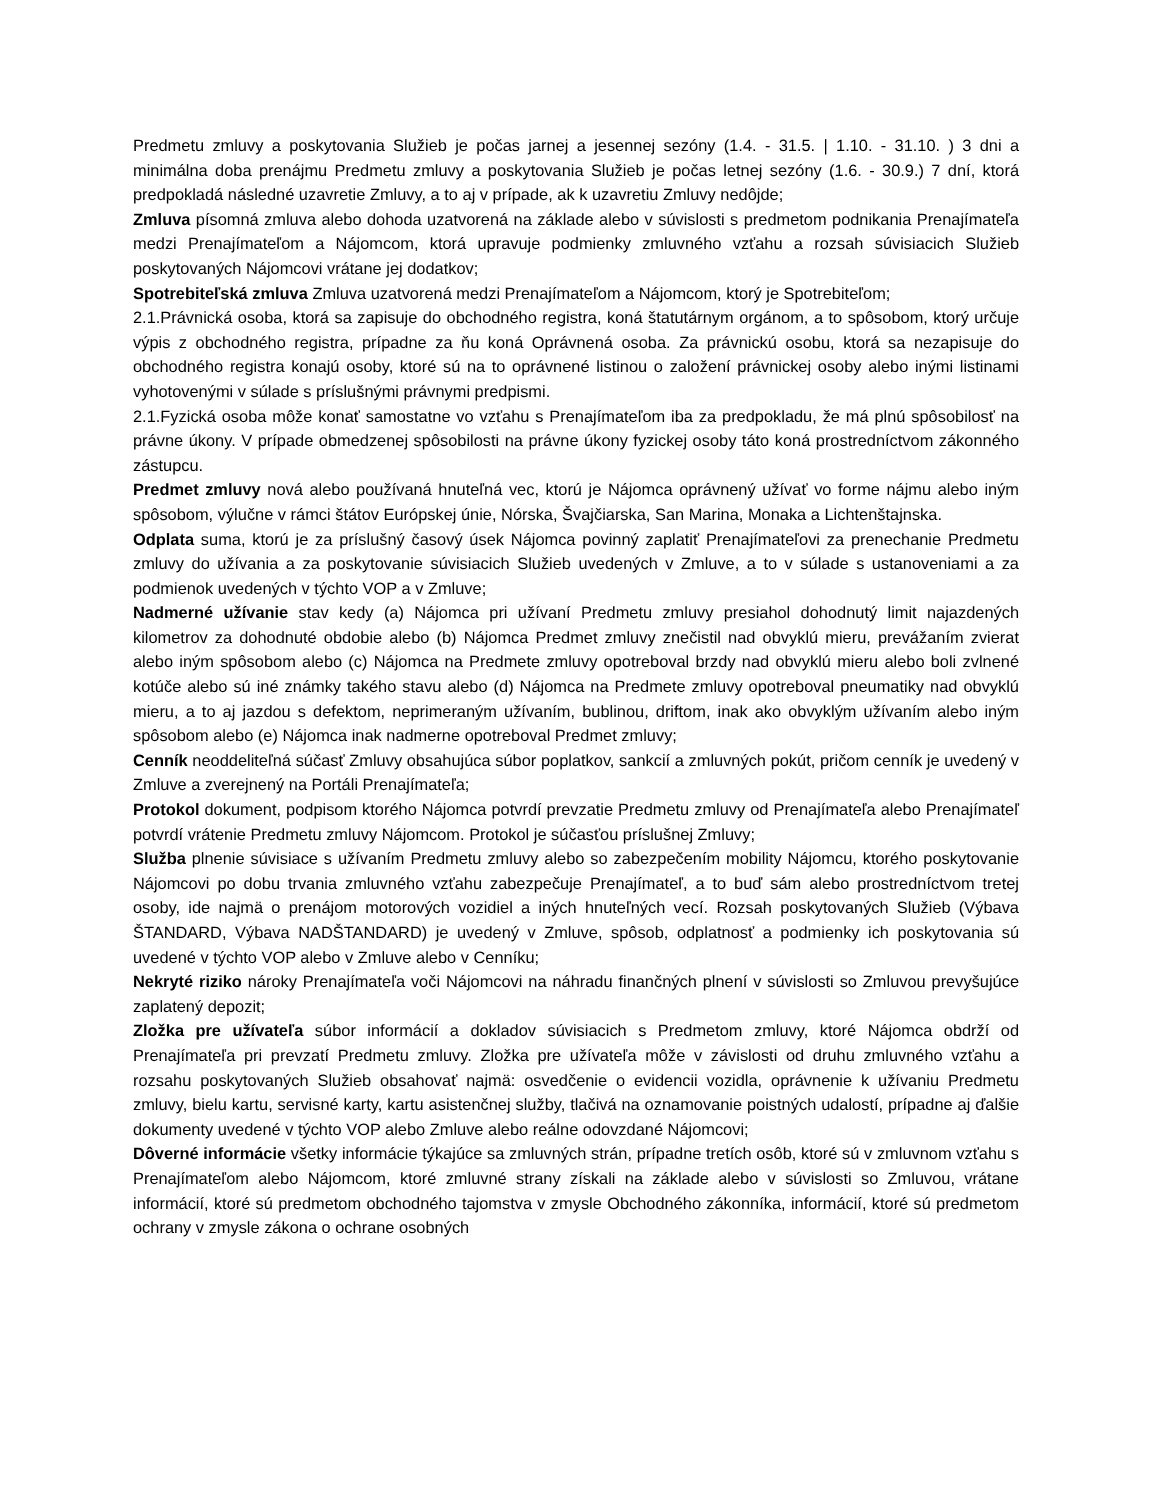Predmetu zmluvy a poskytovania Služieb je počas jarnej a jesennej sezóny (1.4. - 31.5. | 1.10. - 31.10. ) 3 dni a minimálna doba prenájmu Predmetu zmluvy a poskytovania Služieb je počas letnej sezóny (1.6. - 30.9.) 7 dní, ktorá predpokladá následné uzavretie Zmluvy, a to aj v prípade, ak k uzavretiu Zmluvy nedôjde;
Zmluva písomná zmluva alebo dohoda uzatvorená na základe alebo v súvislosti s predmetom podnikania Prenajímateľa medzi Prenajímateľom a Nájomcom, ktorá upravuje podmienky zmluvného vzťahu a rozsah súvisiacich Služieb poskytovaných Nájomcovi vrátane jej dodatkov;
Spotrebiteľská zmluva Zmluva uzatvorená medzi Prenajímateľom a Nájomcom, ktorý je Spotrebiteľom;
2.1.Právnická osoba, ktorá sa zapisuje do obchodného registra, koná štatutárnym orgánom, a to spôsobom, ktorý určuje výpis z obchodného registra, prípadne za ňu koná Oprávnená osoba. Za právnickú osobu, ktorá sa nezapisuje do obchodného registra konajú osoby, ktoré sú na to oprávnené listinou o založení právnickej osoby alebo inými listinami vyhotovenými v súlade s príslušnými právnymi predpismi.
2.1.Fyzická osoba môže konať samostatne vo vzťahu s Prenajímateľom iba za predpokladu, že má plnú spôsobilosť na právne úkony. V prípade obmedzenej spôsobilosti na právne úkony fyzickej osoby táto koná prostredníctvom zákonného zástupcu.
Predmet zmluvy nová alebo používaná hnuteľná vec, ktorú je Nájomca oprávnený užívať vo forme nájmu alebo iným spôsobom, výlučne v rámci štátov Európskej únie, Nórska, Švajčiarska, San Marina, Monaka a Lichtenštajnska.
Odplata suma, ktorú je za príslušný časový úsek Nájomca povinný zaplatiť Prenajímateľovi za prenechanie Predmetu zmluvy do užívania a za poskytovanie súvisiacich Služieb uvedených v Zmluve, a to v súlade s ustanoveniami a za podmienok uvedených v týchto VOP a v Zmluve;
Nadmerné užívanie stav kedy (a) Nájomca pri užívaní Predmetu zmluvy presiahol dohodnutý limit najazdených kilometrov za dohodnuté obdobie alebo (b) Nájomca Predmet zmluvy znečistil nad obvyklú mieru, prevážaním zvierat alebo iným spôsobom alebo (c) Nájomca na Predmete zmluvy opotreboval brzdy nad obvyklú mieru alebo boli zvlnené kotúče alebo sú iné známky takého stavu alebo (d) Nájomca na Predmete zmluvy opotreboval pneumatiky nad obvyklú mieru, a to aj jazdou s defektom, neprimeraným užívaním, bublinou, driftom, inak ako obvyklým užívaním alebo iným spôsobom alebo (e) Nájomca inak nadmerne opotreboval Predmet zmluvy;
Cenník neoddeliteľná súčasť Zmluvy obsahujúca súbor poplatkov, sankcií a zmluvných pokút, pričom cenník je uvedený v Zmluve a zverejnený na Portáli Prenajímateľa;
Protokol dokument, podpisom ktorého Nájomca potvrdí prevzatie Predmetu zmluvy od Prenajímateľa alebo Prenajímateľ potvrdí vrátenie Predmetu zmluvy Nájomcom. Protokol je súčasťou príslušnej Zmluvy;
Služba plnenie súvisiace s užívaním Predmetu zmluvy alebo so zabezpečením mobility Nájomcu, ktorého poskytovanie Nájomcovi po dobu trvania zmluvného vzťahu zabezpečuje Prenajímateľ, a to buď sám alebo prostredníctvom tretej osoby, ide najmä o prenájom motorových vozidiel a iných hnuteľných vecí. Rozsah poskytovaných Služieb (Výbava ŠTANDARD, Výbava NADŠTANDARD) je uvedený v Zmluve, spôsob, odplatnosť a podmienky ich poskytovania sú uvedené v týchto VOP alebo v Zmluve alebo v Cenníku;
Nekryté riziko nároky Prenajímateľa voči Nájomcovi na náhradu finančných plnení v súvislosti so Zmluvou prevyšujúce zaplatený depozit;
Zložka pre užívateľa súbor informácií a dokladov súvisiacich s Predmetom zmluvy, ktoré Nájomca obdrží od Prenajímateľa pri prevzatí Predmetu zmluvy. Zložka pre užívateľa môže v závislosti od druhu zmluvného vzťahu a rozsahu poskytovaných Služieb obsahovať najmä: osvedčenie o evidencii vozidla, oprávnenie k užívaniu Predmetu zmluvy, bielu kartu, servisné karty, kartu asistenčnej služby, tlačivá na oznamovanie poistných udalostí, prípadne aj ďalšie dokumenty uvedené v týchto VOP alebo Zmluve alebo reálne odovzdané Nájomcovi;
Dôverné informácie všetky informácie týkajúce sa zmluvných strán, prípadne tretích osôb, ktoré sú v zmluvnom vzťahu s Prenajímateľom alebo Nájomcom, ktoré zmluvné strany získali na základe alebo v súvislosti so Zmluvou, vrátane informácií, ktoré sú predmetom obchodného tajomstva v zmysle Obchodného zákonníka, informácií, ktoré sú predmetom ochrany v zmysle zákona o ochrane osobných